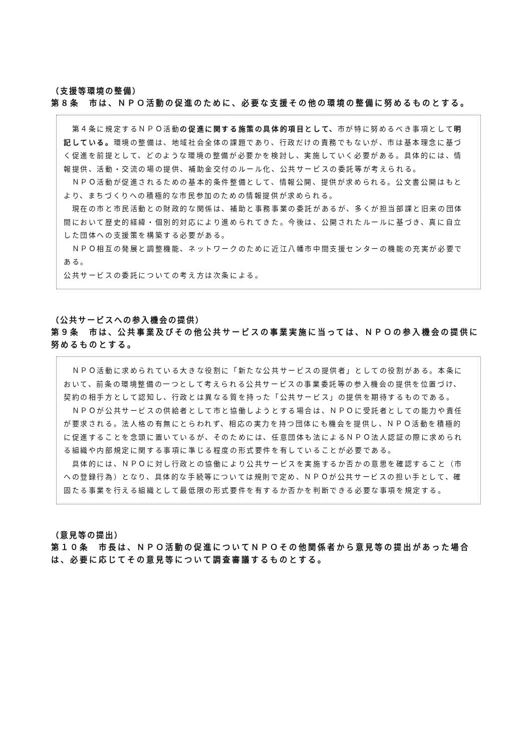（支援等環境の整備）
第８条　市は、ＮＰＯ活動の促進のために、必要な支援その他の環境の整備に努めるものとする。
　第４条に規定するＮＰＯ活動の促進に関する施策の具体的項目として、市が特に努めるべき事項として明記している。環境の整備は、地域社会全体の課題であり、行政だけの責務でもないが、市は基本理念に基づく促進を前提として、どのような環境の整備が必要かを検討し、実施していく必要がある。具体的には、情報提供、活動・交流の場の提供、補助金交付のルール化、公共サービスの委託等が考えられる。
　ＮＰＯ活動が促進されるための基本的条件整備として、情報公開、提供が求められる。公文書公開はもとより、まちづくりへの積極的な市民参加のための情報提供が求められる。
　現在の市と市民活動との財政的な関係は、補助と事務事業の委託があるが、多くが担当部課と旧来の団体間において歴史的経緯・個別的対応により進められてきた。今後は、公開されたルールに基づき、真に自立した団体への支援策を構築する必要がある。
　ＮＰＯ相互の発展と調整機能、ネットワークのために近江八幡市中間支援センターの機能の充実が必要である。
公共サービスの委託についての考え方は次条による。
（公共サービスへの参入機会の提供）
第９条　市は、公共事業及びその他公共サービスの事業実施に当っては、ＮＰＯの参入機会の提供に努めるものとする。
　ＮＰＯ活動に求められている大きな役割に「新たな公共サービスの提供者」としての役割がある。本条において、前条の環境整備の一つとして考えられる公共サービスの事業委託等の参入機会の提供を位置づけ、契約の相手方として認知し、行政とは異なる質を持った「公共サービス」の提供を期待するものである。
　ＮＰＯが公共サービスの供給者として市と協働しようとする場合は、ＮＰＯに受託者としての能力や責任が要求される。法人格の有無にとらわれず、相応の実力を持つ団体にも機会を提供し、ＮＰＯ活動を積極的に促進することを念頭に置いているが、そのためには、任意団体も法によるＮＰＯ法人認証の際に求められる組織や内部規定に関する事項に準じる程度の形式要件を有していることが必要である。
　具体的には、ＮＰＯに対し行政との協働により公共サービスを実施するか否かの意思を確認すること（市への登録行為）となり、具体的な手続等については規則で定め、ＮＰＯが公共サービスの担い手として、確固たる事業を行える組織として最低限の形式要件を有するか否かを判断できる必要な事項を規定する。
（意見等の提出）
第１０条　市長は、ＮＰＯ活動の促進についてＮＰＯその他関係者から意見等の提出があった場合は、必要に応じてその意見等について調査審議するものとする。